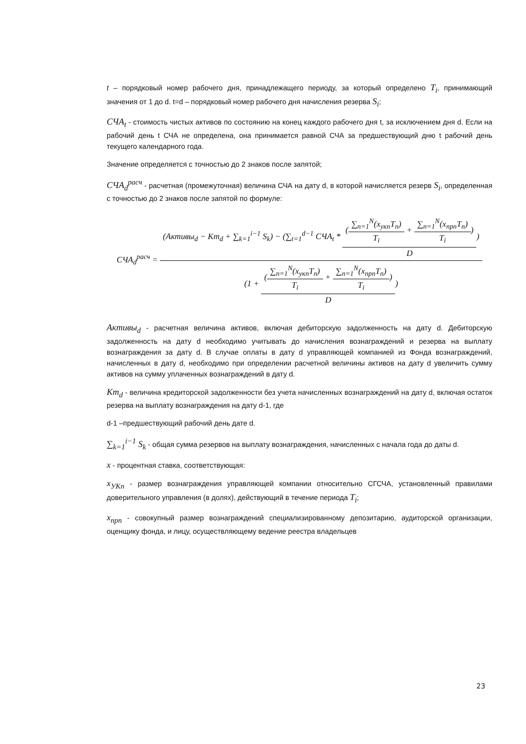t – порядковый номер рабочего дня, принадлежащего периоду, за который определено T<sub>i</sub>, принимающий значения от 1 до d. t=d – порядковый номер рабочего дня начисления резерва S<sub>i</sub>;
СЧА<sub>t</sub> - стоимость чистых активов по состоянию на конец каждого рабочего дня t, за исключением дня d. Если на рабочий день t СЧА не определена, она принимается равной СЧА за предшествующий дню t рабочий день текущего календарного года.
Значение определяется с точностью до 2 знаков после запятой;
СЧА<sub>d</sub><sup>расч</sup> - расчетная (промежуточная) величина СЧА на дату d, в которой начисляется резерв S<sub>i</sub>, определенная с точностью до 2 знаков после запятой по формуле:
СЧА<sub>d</sub><sup>расч</sup> = (Активы<sub>d</sub> − Кт<sub>d</sub> + ∑<sub>k=1</sub><sup>i−1</sup> S<sub>k</sub>) − (∑<sub>t=1</sub><sup>d−1</sup> СЧА<sub>t</sub> * (∑<sub>n=1</sub><sup>N</sup>(x<sub>укп</sub>T<sub>n</sub>) T<sub>i</sub> + ∑<sub>n=1</sub><sup>N</sup>(x<sub>прп</sub>T<sub>n</sub>) T<sub>i</sub>) D) (1 + (∑<sub>n=1</sub><sup>N</sup>(x<sub>укп</sub>T<sub>n</sub>) T<sub>i</sub> + ∑<sub>n=1</sub><sup>N</sup>(x<sub>прп</sub>T<sub>n</sub>) T<sub>i</sub>) D)
Активы<sub>d</sub> - расчетная величина активов, включая дебиторскую задолженность на дату d. Дебиторскую задолженность на дату d необходимо учитывать до начисления вознаграждений и резерва на выплату вознаграждения за дату d. В случае оплаты в дату d управляющей компанией из Фонда вознаграждений, начисленных в дату d, необходимо при определении расчетной величины активов на дату d увеличить сумму активов на сумму уплаченных вознаграждений в дату d.
Кт<sub>d</sub> - величина кредиторской задолженности без учета начисленных вознаграждений на дату d, включая остаток резерва на выплату вознаграждения на дату d-1, где
d-1 –предшествующий рабочий день дате d.
∑<sub>k=1</sub><sup>i−1</sup> S<sub>k</sub> - общая сумма резервов на выплату вознаграждения, начисленных с начала года до даты d.
x - процентная ставка, соответствующая:
x<sub>УКn</sub> - размер вознаграждения управляющей компании относительно СГСЧА, установленный правилами доверительного управления (в долях), действующий в течение периода T<sub>i</sub>;
x<sub>прn</sub> - совокупный размер вознаграждений специализированному депозитарию, аудиторской организации, оценщику фонда, и лицу, осуществляющему ведение реестра владельцев
23